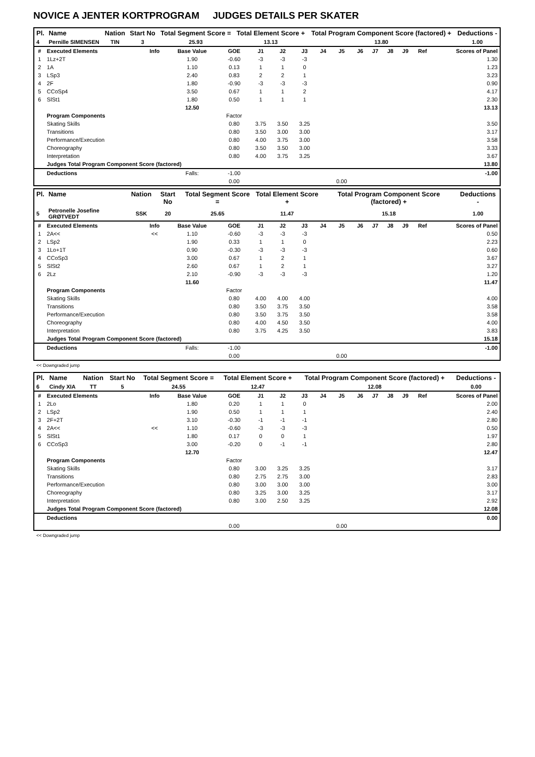NOVICE A JENTER KORTPROGRAM JUDGES DETAILS PER SKATER
| Pl. | Name | Nation | Start No | Total Segment Score = | Total Element Score + | Total Program Component Score (factored) + | Deductions - |
| --- | --- | --- | --- | --- | --- | --- | --- |
| 4 | Pernille SIMENSEN | TIN | 3 | 25.93 | 13.13 | 13.80 | 1.00 |
| # | Executed Elements | Info | Base Value | GOE | J1 | J2 | J3 | J4 | J5 | J6 | J7 | J8 | J9 | Ref | Scores of Panel |
| --- | --- | --- | --- | --- | --- | --- | --- | --- | --- | --- | --- | --- | --- | --- | --- |
| 1 | 1Lz+2T | | 1.90 | -0.60 | -3 | -3 | -3 | | | | | | | | 1.30 |
| 2 | 1A | | 1.10 | 0.13 | 1 | 1 | 0 | | | | | | | | 1.23 |
| 3 | LSp3 | | 2.40 | 0.83 | 2 | 2 | 1 | | | | | | | | 3.23 |
| 4 | 2F | | 1.80 | -0.90 | -3 | -3 | -3 | | | | | | | | 0.90 |
| 5 | CCoSp4 | | 3.50 | 0.67 | 1 | 1 | 2 | | | | | | | | 4.17 |
| 6 | SlSt1 | | 1.80 | 0.50 | 1 | 1 | 1 | | | | | | | | 2.30 |
| | | | 12.50 | | | | | | | | | | | | 13.13 |
| | Program Components | | | Factor | | | | | | | | | | | |
| | Skating Skills | | | 0.80 | 3.75 | 3.50 | 3.25 | | | | | | | | 3.50 |
| | Transitions | | | 0.80 | 3.50 | 3.00 | 3.00 | | | | | | | | 3.17 |
| | Performance/Execution | | | 0.80 | 4.00 | 3.75 | 3.00 | | | | | | | | 3.58 |
| | Choreography | | | 0.80 | 3.50 | 3.50 | 3.00 | | | | | | | | 3.33 |
| | Interpretation | | | 0.80 | 4.00 | 3.75 | 3.25 | | | | | | | | 3.67 |
| | Judges Total Program Component Score (factored) | | | | | | | | | | | | | | 13.80 |
| | Deductions | | Falls: | -1.00 | | | | | | | | | | | -1.00 |
| | | | | 0.00 | | | | | 0.00 | | | | | | |
| Pl. | Name | Nation | Start No | Total Segment Score = | Total Element Score + | Total Program Component Score (factored) + | Deductions - |
| --- | --- | --- | --- | --- | --- | --- | --- |
| 5 | Petronelle Josefine GRØTVEDT | SSK | 20 | 25.65 | 11.47 | 15.18 | 1.00 |
| # | Executed Elements | Info | Base Value | GOE | J1 | J2 | J3 | J4 | J5 | J6 | J7 | J8 | J9 | Ref | Scores of Panel |
| --- | --- | --- | --- | --- | --- | --- | --- | --- | --- | --- | --- | --- | --- | --- | --- |
| 1 | 2A<< | << | 1.10 | -0.60 | -3 | -3 | -3 | | | | | | | | 0.50 |
| 2 | LSp2 | | 1.90 | 0.33 | 1 | 1 | 0 | | | | | | | | 2.23 |
| 3 | 1Lo+1T | | 0.90 | -0.30 | -3 | -3 | -3 | | | | | | | | 0.60 |
| 4 | CCoSp3 | | 3.00 | 0.67 | 1 | 2 | 1 | | | | | | | | 3.67 |
| 5 | SlSt2 | | 2.60 | 0.67 | 1 | 2 | 1 | | | | | | | | 3.27 |
| 6 | 2Lz | | 2.10 | -0.90 | -3 | -3 | -3 | | | | | | | | 1.20 |
| | | | 11.60 | | | | | | | | | | | | 11.47 |
| | Program Components | | | Factor | | | | | | | | | | | |
| | Skating Skills | | | 0.80 | 4.00 | 4.00 | 4.00 | | | | | | | | 4.00 |
| | Transitions | | | 0.80 | 3.50 | 3.75 | 3.50 | | | | | | | | 3.58 |
| | Performance/Execution | | | 0.80 | 3.50 | 3.75 | 3.50 | | | | | | | | 3.58 |
| | Choreography | | | 0.80 | 4.00 | 4.50 | 3.50 | | | | | | | | 4.00 |
| | Interpretation | | | 0.80 | 3.75 | 4.25 | 3.50 | | | | | | | | 3.83 |
| | Judges Total Program Component Score (factored) | | | | | | | | | | | | | | 15.18 |
| | Deductions | | Falls: | -1.00 | | | | | | | | | | | -1.00 |
| | | | | 0.00 | | | | | 0.00 | | | | | | |
<< Downgraded jump
| Pl. | Name | Nation | Start No | Total Segment Score = | Total Element Score + | Total Program Component Score (factored) + | Deductions - |
| --- | --- | --- | --- | --- | --- | --- | --- |
| 6 | Cindy XIA | TT | 5 | 24.55 | 12.47 | 12.08 | 0.00 |
| # | Executed Elements | Info | Base Value | GOE | J1 | J2 | J3 | J4 | J5 | J6 | J7 | J8 | J9 | Ref | Scores of Panel |
| --- | --- | --- | --- | --- | --- | --- | --- | --- | --- | --- | --- | --- | --- | --- | --- |
| 1 | 2Lo | | 1.80 | 0.20 | 1 | 1 | 0 | | | | | | | | 2.00 |
| 2 | LSp2 | | 1.90 | 0.50 | 1 | 1 | 1 | | | | | | | | 2.40 |
| 3 | 2F+2T | | 3.10 | -0.30 | -1 | -1 | -1 | | | | | | | | 2.80 |
| 4 | 2A<< | << | 1.10 | -0.60 | -3 | -3 | -3 | | | | | | | | 0.50 |
| 5 | SlSt1 | | 1.80 | 0.17 | 0 | 0 | 1 | | | | | | | | 1.97 |
| 6 | CCoSp3 | | 3.00 | -0.20 | 0 | -1 | -1 | | | | | | | | 2.80 |
| | | | 12.70 | | | | | | | | | | | | 12.47 |
| | Program Components | | | Factor | | | | | | | | | | | |
| | Skating Skills | | | 0.80 | 3.00 | 3.25 | 3.25 | | | | | | | | 3.17 |
| | Transitions | | | 0.80 | 2.75 | 2.75 | 3.00 | | | | | | | | 2.83 |
| | Performance/Execution | | | 0.80 | 3.00 | 3.00 | 3.00 | | | | | | | | 3.00 |
| | Choreography | | | 0.80 | 3.25 | 3.00 | 3.25 | | | | | | | | 3.17 |
| | Interpretation | | | 0.80 | 3.00 | 2.50 | 3.25 | | | | | | | | 2.92 |
| | Judges Total Program Component Score (factored) | | | | | | | | | | | | | | 12.08 |
| | Deductions | | | | | | | | | | | | | | 0.00 |
| | | | | 0.00 | | | | | 0.00 | | | | | | |
<< Downgraded jump